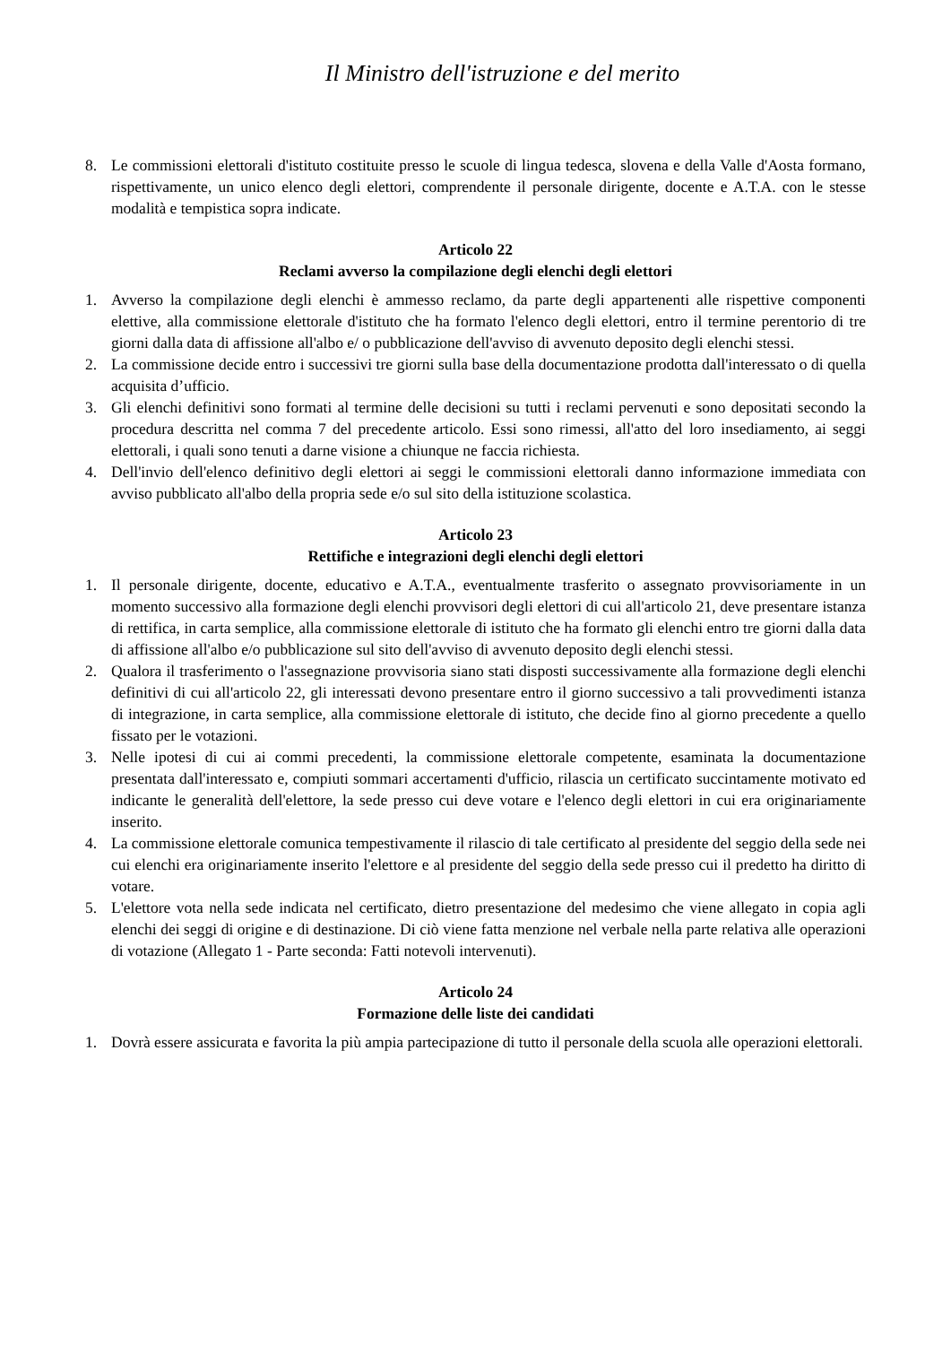Il Ministro dell'istruzione e del merito
8. Le commissioni elettorali d'istituto costituite presso le scuole di lingua tedesca, slovena e della Valle d'Aosta formano, rispettivamente, un unico elenco degli elettori, comprendente il personale dirigente, docente e A.T.A. con le stesse modalità e tempistica sopra indicate.
Articolo 22
Reclami avverso la compilazione degli elenchi degli elettori
1. Avverso la compilazione degli elenchi è ammesso reclamo, da parte degli appartenenti alle rispettive componenti elettive, alla commissione elettorale d'istituto che ha formato l'elenco degli elettori, entro il termine perentorio di tre giorni dalla data di affissione all'albo e/ o pubblicazione dell'avviso di avvenuto deposito degli elenchi stessi.
2. La commissione decide entro i successivi tre giorni sulla base della documentazione prodotta dall'interessato o di quella acquisita d’ufficio.
3. Gli elenchi definitivi sono formati al termine delle decisioni su tutti i reclami pervenuti e sono depositati secondo la procedura descritta nel comma 7 del precedente articolo. Essi sono rimessi, all'atto del loro insediamento, ai seggi elettorali, i quali sono tenuti a darne visione a chiunque ne faccia richiesta.
4. Dell'invio dell'elenco definitivo degli elettori ai seggi le commissioni elettorali danno informazione immediata con avviso pubblicato all'albo della propria sede e/o sul sito della istituzione scolastica.
Articolo 23
Rettifiche e integrazioni degli elenchi degli elettori
1. Il personale dirigente, docente, educativo e A.T.A., eventualmente trasferito o assegnato provvisoriamente in un momento successivo alla formazione degli elenchi provvisori degli elettori di cui all'articolo 21, deve presentare istanza di rettifica, in carta semplice, alla commissione elettorale di istituto che ha formato gli elenchi entro tre giorni dalla data di affissione all'albo e/o pubblicazione sul sito dell'avviso di avvenuto deposito degli elenchi stessi.
2. Qualora il trasferimento o l'assegnazione provvisoria siano stati disposti successivamente alla formazione degli elenchi definitivi di cui all'articolo 22, gli interessati devono presentare entro il giorno successivo a tali provvedimenti istanza di integrazione, in carta semplice, alla commissione elettorale di istituto, che decide fino al giorno precedente a quello fissato per le votazioni.
3. Nelle ipotesi di cui ai commi precedenti, la commissione elettorale competente, esaminata la documentazione presentata dall'interessato e, compiuti sommari accertamenti d'ufficio, rilascia un certificato succintamente motivato ed indicante le generalità dell'elettore, la sede presso cui deve votare e l'elenco degli elettori in cui era originariamente inserito.
4. La commissione elettorale comunica tempestivamente il rilascio di tale certificato al presidente del seggio della sede nei cui elenchi era originariamente inserito l'elettore e al presidente del seggio della sede presso cui il predetto ha diritto di votare.
5. L'elettore vota nella sede indicata nel certificato, dietro presentazione del medesimo che viene allegato in copia agli elenchi dei seggi di origine e di destinazione. Di ciò viene fatta menzione nel verbale nella parte relativa alle operazioni di votazione (Allegato 1 - Parte seconda: Fatti notevoli intervenuti).
Articolo 24
Formazione delle liste dei candidati
1. Dovrà essere assicurata e favorita la più ampia partecipazione di tutto il personale della scuola alle operazioni elettorali.